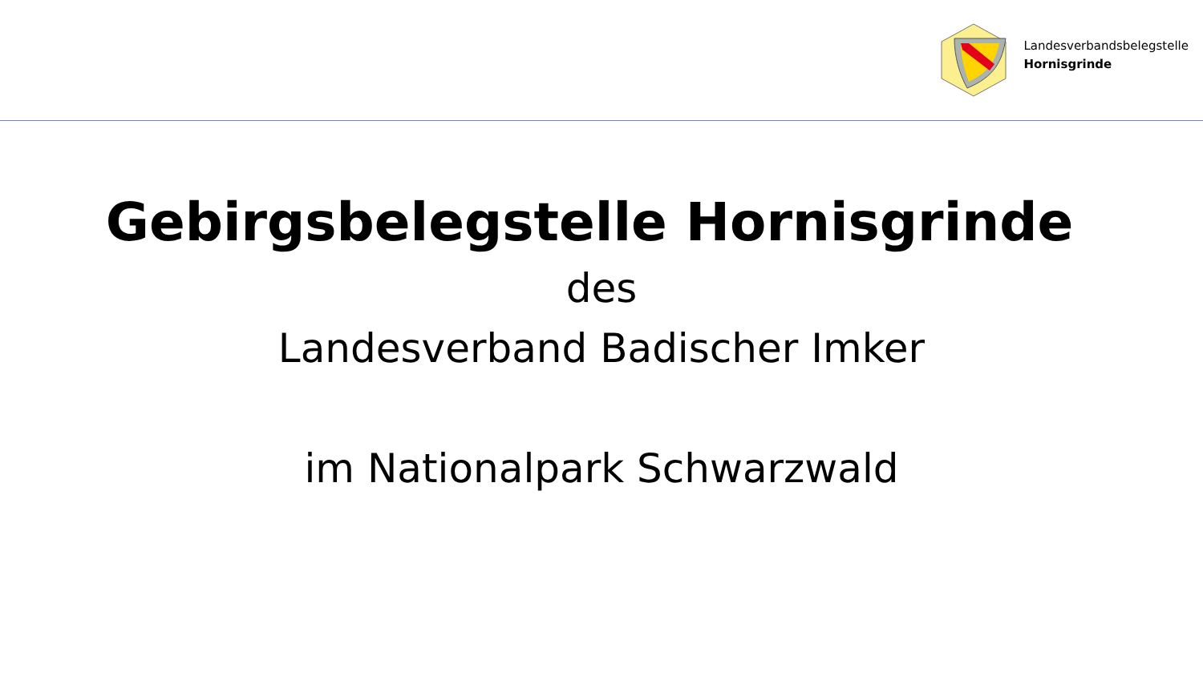Landesverbandsbelegstelle
Hornisgrinde
Gebirgsbelegstelle Hornisgrinde
des
Landesverband Badischer Imker
im Nationalpark Schwarzwald